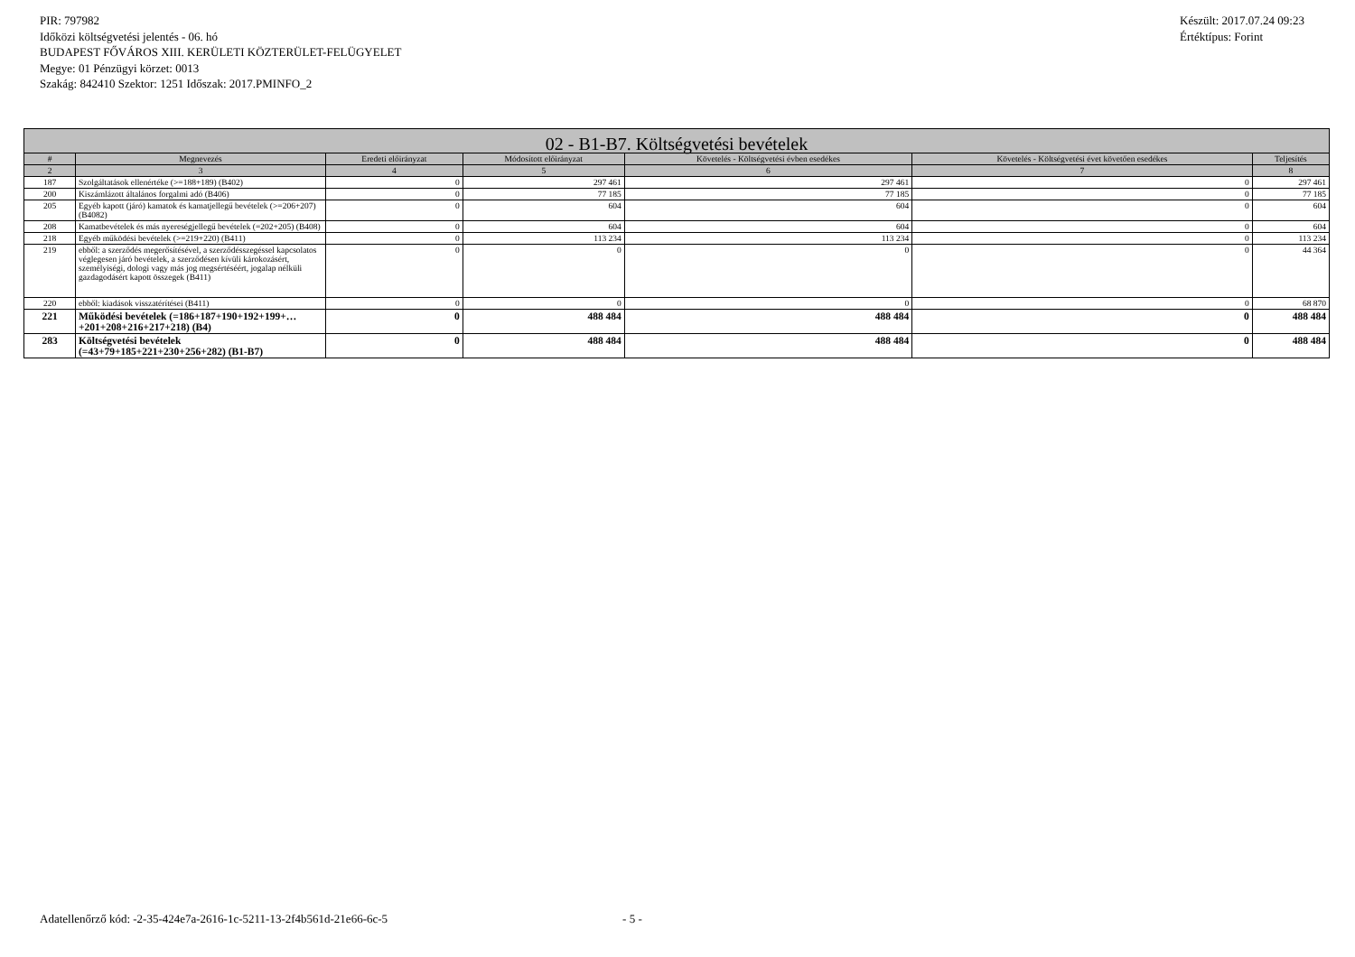PIR: 797982
Időközi költségvetési jelentés - 06. hó
BUDAPEST FŐVÁROS XIII. KERÜLETI KÖZTERÜLET-FELÜGYELET
Megye: 01 Pénzügyi körzet: 0013
Szakág: 842410 Szektor: 1251 Időszak: 2017.PMINFO_2
Készült: 2017.07.24 09:23
Értéktípus: Forint
| 02 - B1-B7. Költségvetési bevételek | | | | | | |
| --- | --- | --- | --- | --- | --- | --- |
| # | Megnevezés | Eredeti előirányzat | Módosított előirányzat | Követelés - Költségvetési évben esedékes | Követelés - Költségvetési évet követően esedékes | Teljesítés |
| 2 | 3 | 4 | 5 | 6 | 7 | 8 |
| 187 | Szolgáltatások ellenértéke (>=188+189) (B402) | 0 | 297 461 | 297 461 | 0 | 297 461 |
| 200 | Kiszámlázott általános forgalmi adó (B406) | 0 | 77 185 | 77 185 | 0 | 77 185 |
| 205 | Egyéb kapott (járó) kamatok és kamatjellegű bevételek (>=206+207) (B4082) | 0 | 604 | 604 | 0 | 604 |
| 208 | Kamatbevételek és más nyereségjellegű bevételek (=202+205) (B408) | 0 | 604 | 604 | 0 | 604 |
| 218 | Egyéb működési bevételek (>=219+220) (B411) | 0 | 113 234 | 113 234 | 0 | 113 234 |
| 219 | ebből: a szerződés megerősítésével, a szerződésszegéssel kapcsolatos véglegesen járó bevételek, a szerződésen kívüli károkozásért, személyiségi, dologi vagy más jog megsértéséért, jogalap nélküli gazdagodásért kapott összegek (B411) | 0 | 0 | 0 | 0 | 44 364 |
| 220 | ebből: kiadások visszatérítései (B411) | 0 | 0 | 0 | 0 | 68 870 |
| 221 | Működési bevételek (=186+187+190+192+199+…+201+208+216+217+218) (B4) | 0 | 488 484 | 488 484 | 0 | 488 484 |
| 283 | Költségvetési bevételek (=43+79+185+221+230+256+282) (B1-B7) | 0 | 488 484 | 488 484 | 0 | 488 484 |
Adatellenőrző kód: -2-35-424e7a-2616-1c-5211-13-2f4b561d-21e66-6c-5 - 5 -